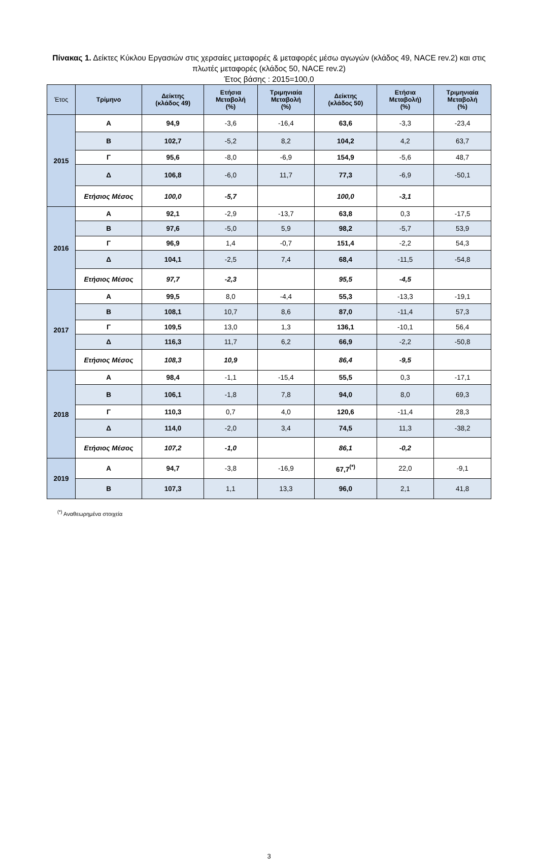Πίνακας 1. Δείκτες Κύκλου Εργασιών στις χερσαίες μεταφορές & μεταφορές μέσω αγωγών (κλάδος 49, NACE rev.2) και στις πλωτές μεταφορές (κλάδος 50, NACE rev.2)
Έτος βάσης : 2015=100,0
| Έτος | Τρίμηνο | Δείκτης (κλάδος 49) | Ετήσια Μεταβολή (%) | Τριμηνιαία Μεταβολή (%) | Δείκτης (κλάδος 50) | Ετήσια Μεταβολή) (%) | Τριμηνιαία Μεταβολή (%) |
| --- | --- | --- | --- | --- | --- | --- | --- |
| 2015 | Α | 94,9 | -3,6 | -16,4 | 63,6 | -3,3 | -23,4 |
| | Β | 102,7 | -5,2 | 8,2 | 104,2 | 4,2 | 63,7 |
| | Γ | 95,6 | -8,0 | -6,9 | 154,9 | -5,6 | 48,7 |
| | Δ | 106,8 | -6,0 | 11,7 | 77,3 | -6,9 | -50,1 |
| | Ετήσιος Μέσος | 100,0 | -5,7 | | 100,0 | -3,1 | |
| 2016 | Α | 92,1 | -2,9 | -13,7 | 63,8 | 0,3 | -17,5 |
| | Β | 97,6 | -5,0 | 5,9 | 98,2 | -5,7 | 53,9 |
| | Γ | 96,9 | 1,4 | -0,7 | 151,4 | -2,2 | 54,3 |
| | Δ | 104,1 | -2,5 | 7,4 | 68,4 | -11,5 | -54,8 |
| | Ετήσιος Μέσος | 97,7 | -2,3 | | 95,5 | -4,5 | |
| 2017 | Α | 99,5 | 8,0 | -4,4 | 55,3 | -13,3 | -19,1 |
| | Β | 108,1 | 10,7 | 8,6 | 87,0 | -11,4 | 57,3 |
| | Γ | 109,5 | 13,0 | 1,3 | 136,1 | -10,1 | 56,4 |
| | Δ | 116,3 | 11,7 | 6,2 | 66,9 | -2,2 | -50,8 |
| | Ετήσιος Μέσος | 108,3 | 10,9 | | 86,4 | -9,5 | |
| 2018 | Α | 98,4 | -1,1 | -15,4 | 55,5 | 0,3 | -17,1 |
| | Β | 106,1 | -1,8 | 7,8 | 94,0 | 8,0 | 69,3 |
| | Γ | 110,3 | 0,7 | 4,0 | 120,6 | -11,4 | 28,3 |
| | Δ | 114,0 | -2,0 | 3,4 | 74,5 | 11,3 | -38,2 |
| | Ετήσιος Μέσος | 107,2 | -1,0 | | 86,1 | -0,2 | |
| 2019 | Α | 94,7 | -3,8 | -16,9 | 67,7<sup>(*)</sup> | 22,0 | -9,1 |
| | Β | 107,3 | 1,1 | 13,3 | 96,0 | 2,1 | 41,8 |
<sup>(*)</sup> Αναθεωρημένα στοιχεία
3